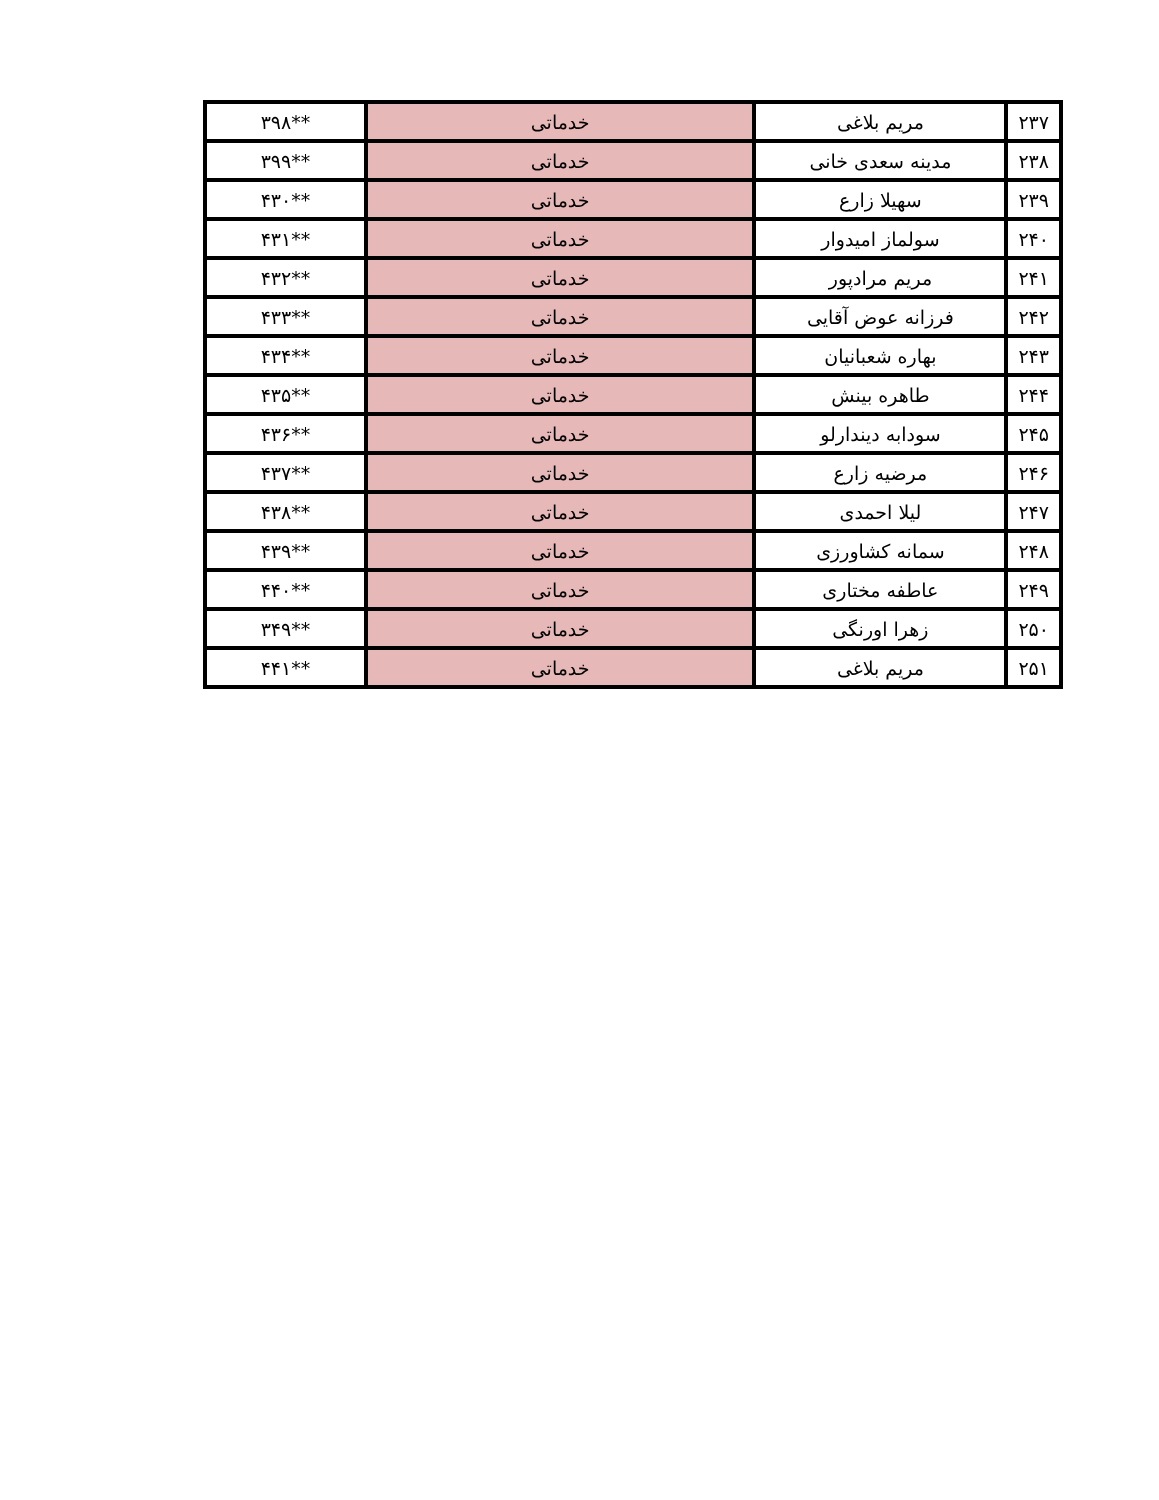| ۲۳۷ | مریم بلاغی | خدماتی | **۳۹۸ |
| ۲۳۸ | مدینه سعدی خانی | خدماتی | **۳۹۹ |
| ۲۳۹ | سهیلا زارع | خدماتی | **۴۳۰ |
| ۲۴۰ | سولماز امیدوار | خدماتی | **۴۳۱ |
| ۲۴۱ | مریم مرادپور | خدماتی | **۴۳۲ |
| ۲۴۲ | فرزانه عوض آقایی | خدماتی | **۴۳۳ |
| ۲۴۳ | بهاره شعبانیان | خدماتی | **۴۳۴ |
| ۲۴۴ | طاهره بینش | خدماتی | **۴۳۵ |
| ۲۴۵ | سودابه دیندارلو | خدماتی | **۴۳۶ |
| ۲۴۶ | مرضیه زارع | خدماتی | **۴۳۷ |
| ۲۴۷ | لیلا احمدی | خدماتی | **۴۳۸ |
| ۲۴۸ | سمانه کشاورزی | خدماتی | **۴۳۹ |
| ۲۴۹ | عاطفه مختاری | خدماتی | **۴۴۰ |
| ۲۵۰ | زهرا اورنگی | خدماتی | **۳۴۹ |
| ۲۵۱ | مریم بلاغی | خدماتی | **۴۴۱ |